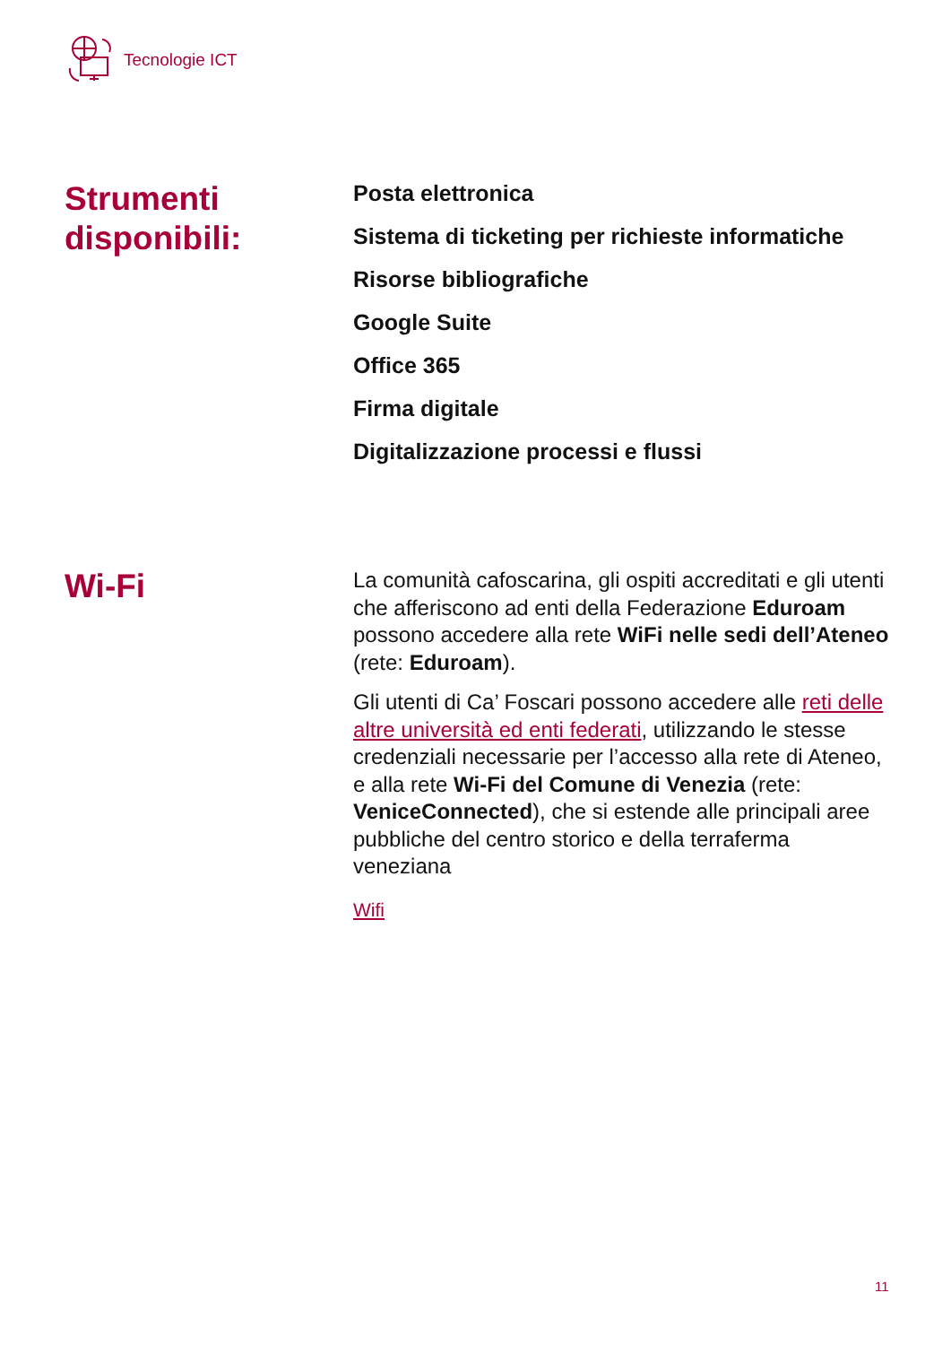Tecnologie ICT
Strumenti disponibili:
Posta elettronica
Sistema di ticketing per richieste informatiche
Risorse bibliografiche
Google Suite
Office 365
Firma digitale
Digitalizzazione processi e flussi
Wi-Fi
La comunità cafoscarina, gli ospiti accreditati e gli utenti che afferiscono ad enti della Federazione Eduroam possono accedere alla rete WiFi nelle sedi dell’Ateneo (rete: Eduroam).
Gli utenti di Ca’ Foscari possono accedere alle reti delle altre università ed enti federati, utilizzando le stesse credenziali necessarie per l’accesso alla rete di Ateneo, e alla rete Wi-Fi del Comune di Venezia (rete: VeniceConnected), che si estende alle principali aree pubbliche del centro storico e della terraferma veneziana
Wifi
11